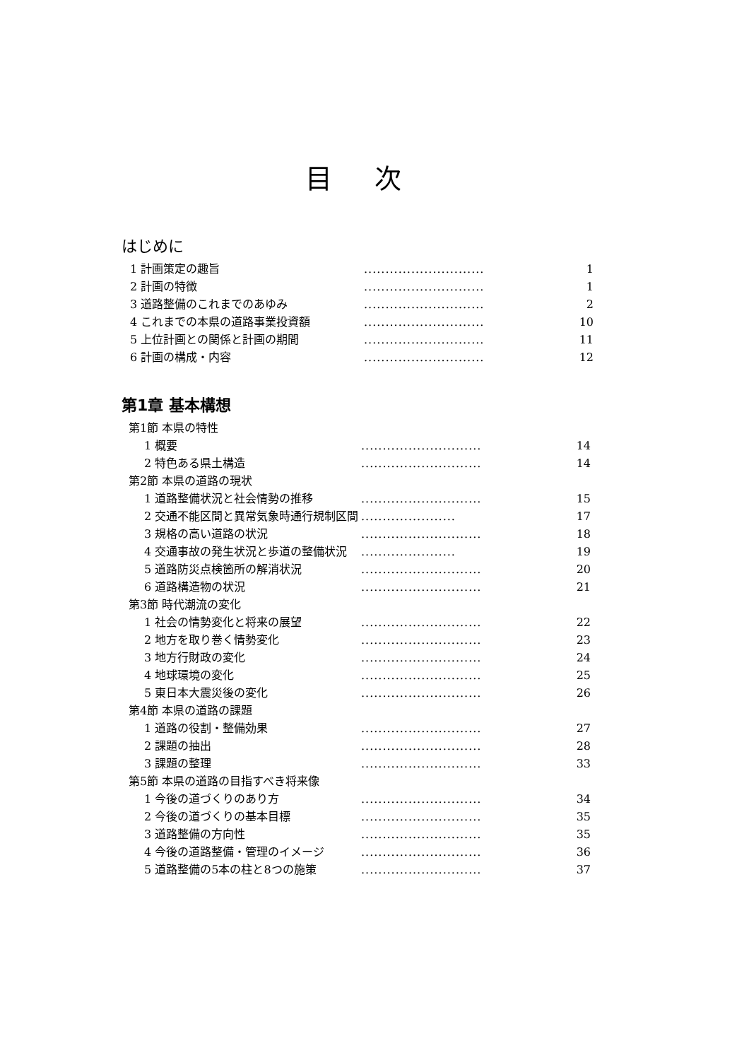目次
はじめに
1 計画策定の趣旨............................ 1
2 計画の特徴............................ 1
3 道路整備のこれまでのあゆみ............................ 2
4 これまでの本県の道路事業投資額............................ 10
5 上位計画との関係と計画の期間............................ 11
6 計画の構成・内容............................ 12
第1章 基本構想
第1節 本県の特性
1 概要............................ 14
2 特色ある県土構造............................ 14
第2節 本県の道路の現状
1 道路整備状況と社会情勢の推移............................ 15
2 交通不能区間と異常気象時通行規制区間...................... 17
3 規格の高い道路の状況............................ 18
4 交通事故の発生状況と歩道の整備状況...................... 19
5 道路防災点検箇所の解消状況............................ 20
6 道路構造物の状況............................ 21
第3節 時代潮流の変化
1 社会の情勢変化と将来の展望............................ 22
2 地方を取り巻く情勢変化............................ 23
3 地方行財政の変化............................ 24
4 地球環境の変化............................ 25
5 東日本大震災後の変化............................ 26
第4節 本県の道路の課題
1 道路の役割・整備効果............................ 27
2 課題の抽出............................ 28
3 課題の整理............................ 33
第5節 本県の道路の目指すべき将来像
1 今後の道づくりのあり方............................ 34
2 今後の道づくりの基本目標............................ 35
3 道路整備の方向性............................ 35
4 今後の道路整備・管理のイメージ............................ 36
5 道路整備の5本の柱と8つの施策............................ 37